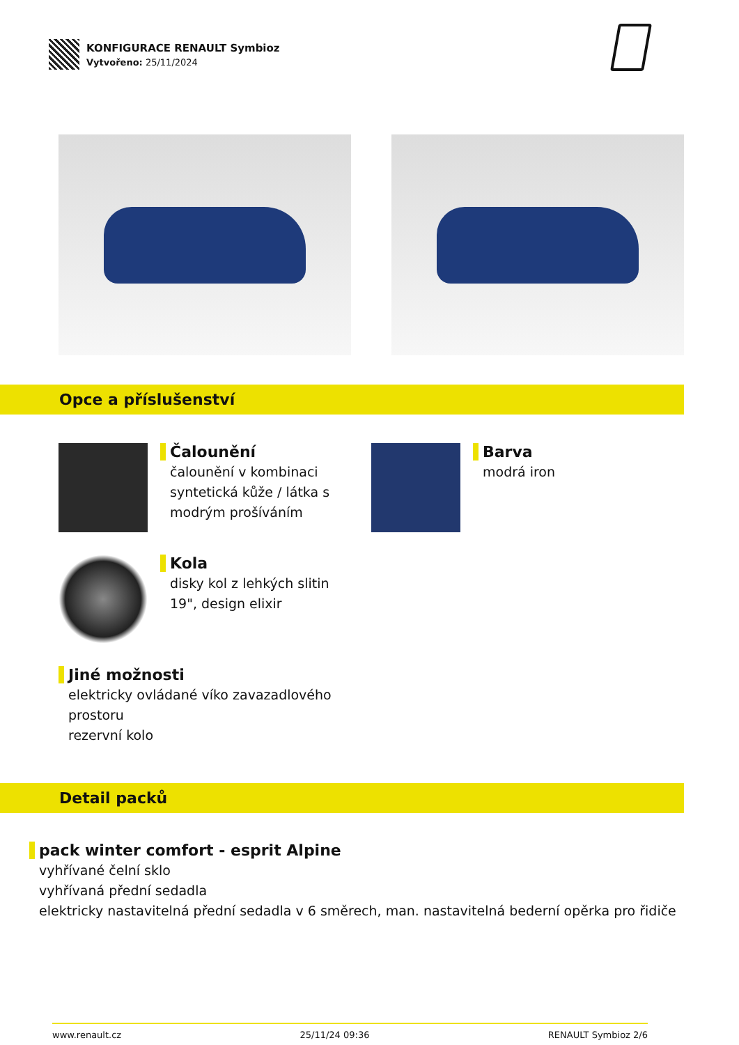KONFIGURACE RENAULT Symbioz
Vytvořeno: 25/11/2024
Opce a příslušenství
Čalounění
čalounění v kombinaci syntetická kůže / látka s modrým prošíváním
Barva
modrá iron
Kola
disky kol z lehkých slitin 19", design elixir
Jiné možnosti
elektricky ovládané víko zavazadlového prostoru
rezervní kolo
Detail packů
pack winter comfort - esprit Alpine
vyhřívané čelní sklo
vyhřívaná přední sedadla
elektricky nastavitelná přední sedadla v 6 směrech, man. nastavitelná bederní opěrka pro řidiče
www.renault.cz 25/11/24 09:36 RENAULT Symbioz 2/6